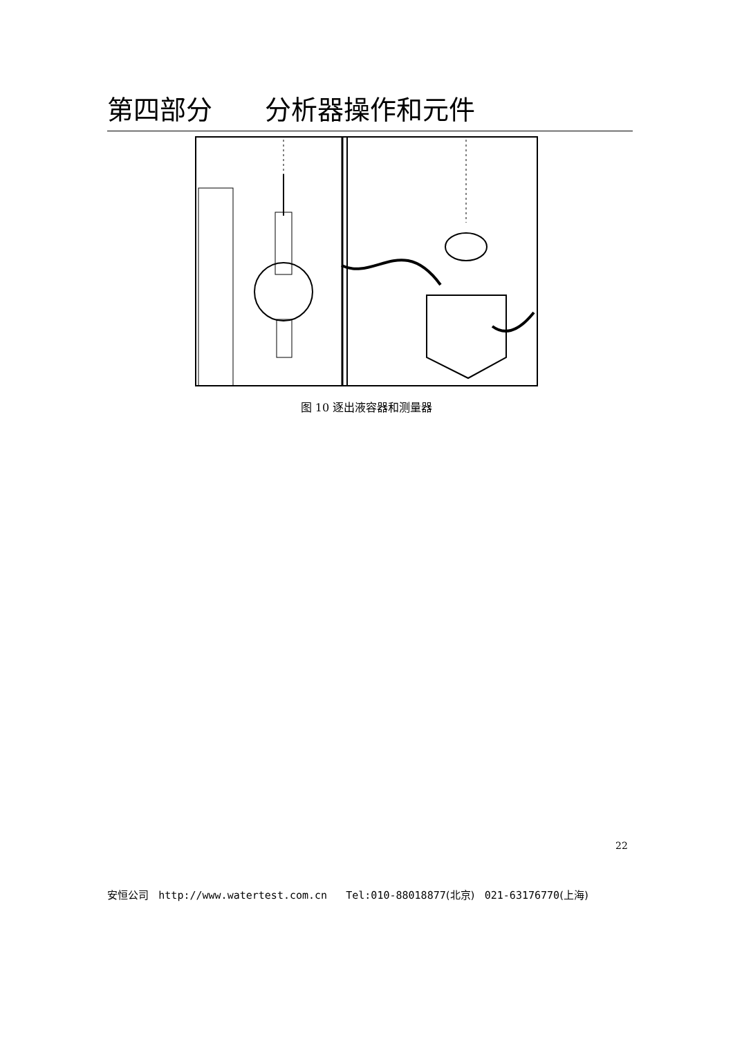第四部分  分析器操作和元件
图 10 逐出液容器和测量器
22
安恒公司 http://www.watertest.com.cn Tel:010-88018877(北京) 021-63176770(上海)